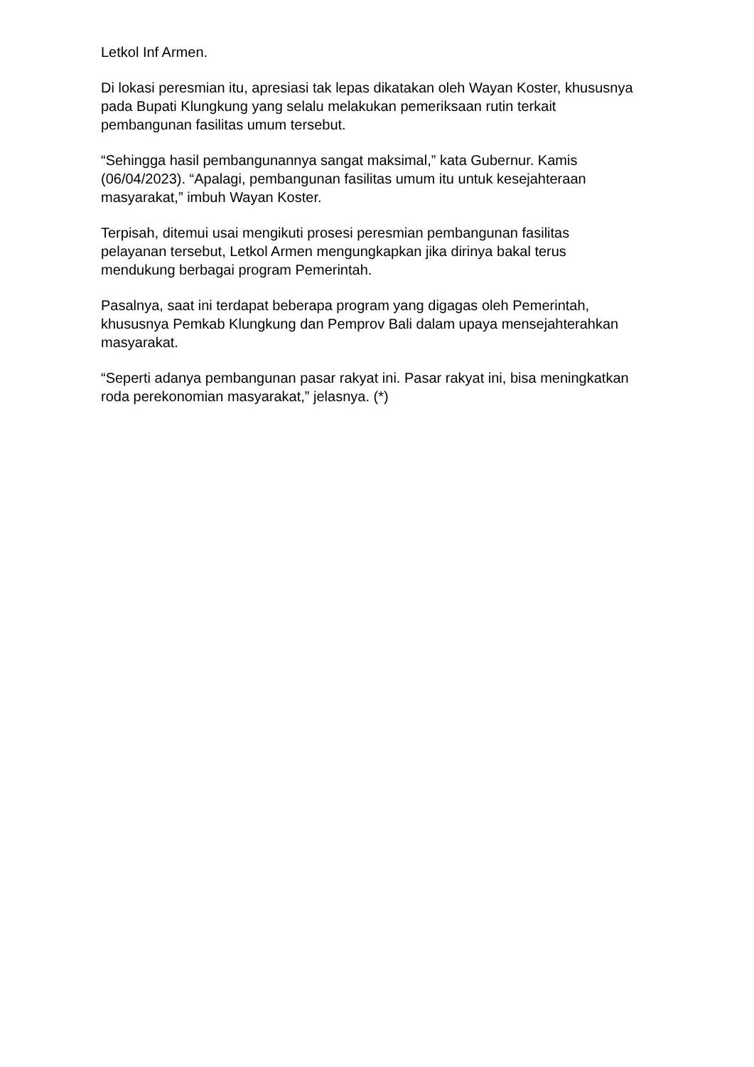Letkol Inf Armen.
Di lokasi peresmian itu, apresiasi tak lepas dikatakan oleh Wayan Koster, khususnya pada Bupati Klungkung yang selalu melakukan pemeriksaan rutin terkait pembangunan fasilitas umum tersebut.
“Sehingga hasil pembangunannya sangat maksimal,” kata Gubernur. Kamis (06/04/2023). “Apalagi, pembangunan fasilitas umum itu untuk kesejahteraan masyarakat,” imbuh Wayan Koster.
Terpisah, ditemui usai mengikuti prosesi peresmian pembangunan fasilitas pelayanan tersebut, Letkol Armen mengungkapkan jika dirinya bakal terus mendukung berbagai program Pemerintah.
Pasalnya, saat ini terdapat beberapa program yang digagas oleh Pemerintah, khususnya Pemkab Klungkung dan Pemprov Bali dalam upaya mensejahterahkan masyarakat.
“Seperti adanya pembangunan pasar rakyat ini. Pasar rakyat ini, bisa meningkatkan roda perekonomian masyarakat,” jelasnya. (*)